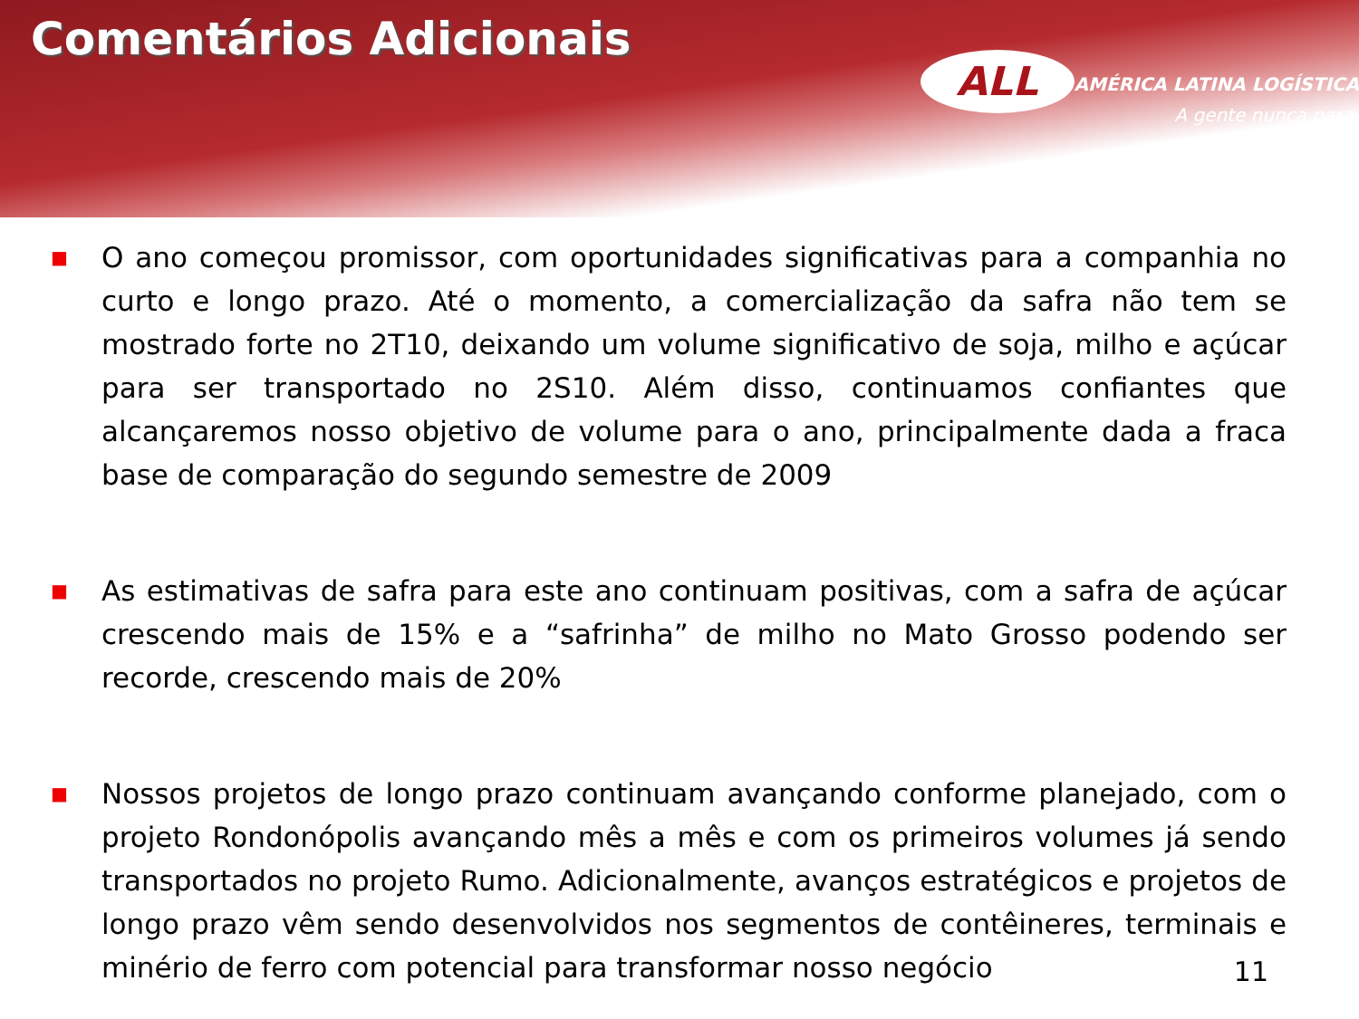Comentários Adicionais
ALL
AMÉRICA LATINA LOGÍSTICA
A gente nunca para.
■ O ano começou promissor, com oportunidades significativas para a companhia no curto e longo prazo. Até o momento, a comercialização da safra não tem se mostrado forte no 2T10, deixando um volume significativo de soja, milho e açúcar para ser transportado no 2S10. Além disso, continuamos confiantes que alcançaremos nosso objetivo de volume para o ano, principalmente dada a fraca base de comparação do segundo semestre de 2009
■ As estimativas de safra para este ano continuam positivas, com a safra de açúcar crescendo mais de 15% e a “safrinha” de milho no Mato Grosso podendo ser recorde, crescendo mais de 20%
■ Nossos projetos de longo prazo continuam avançando conforme planejado, com o projeto Rondonópolis avançando mês a mês e com os primeiros volumes já sendo transportados no projeto Rumo. Adicionalmente, avanços estratégicos e projetos de longo prazo vêm sendo desenvolvidos nos segmentos de contêineres, terminais e minério de ferro com potencial para transformar nosso negócio
11